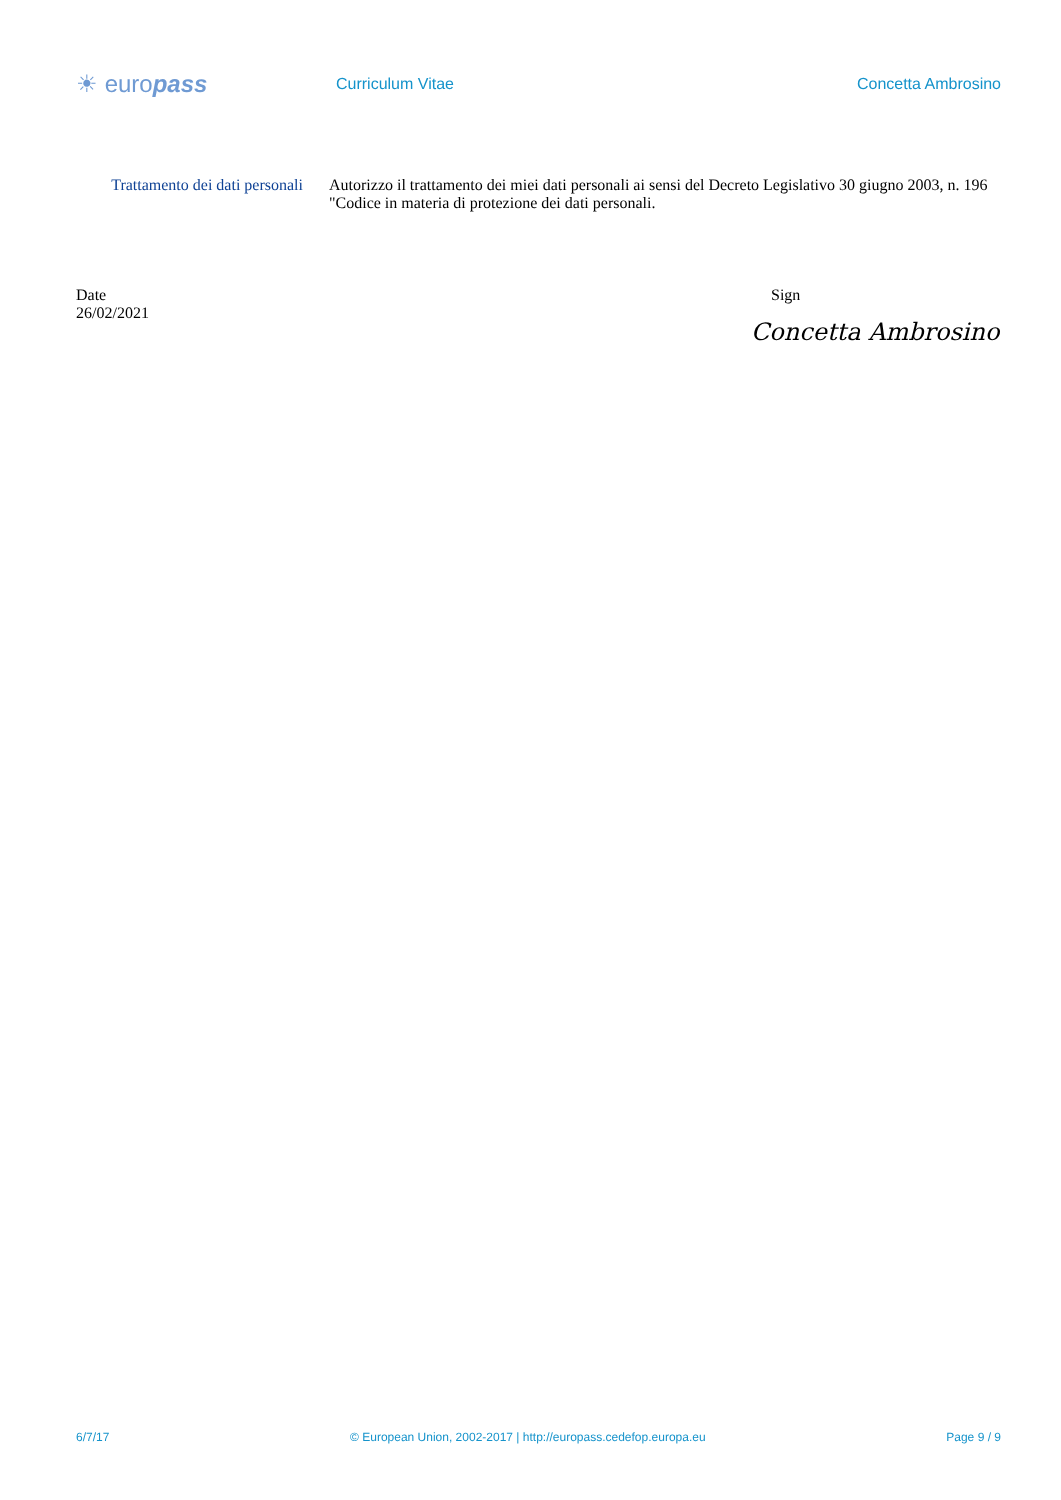☀ europass
Curriculum Vitae Concetta Ambrosino
Trattamento dei dati personali
Autorizzo il trattamento dei miei dati personali ai sensi del Decreto Legislativo 30 giugno 2003, n. 196 "Codice in materia di protezione dei dati personali.
Date
26/02/2021
Sign
Concetta Ambrosino
6/7/17 © European Union, 2002-2017 | http://europass.cedefop.europa.eu Page 9 / 9